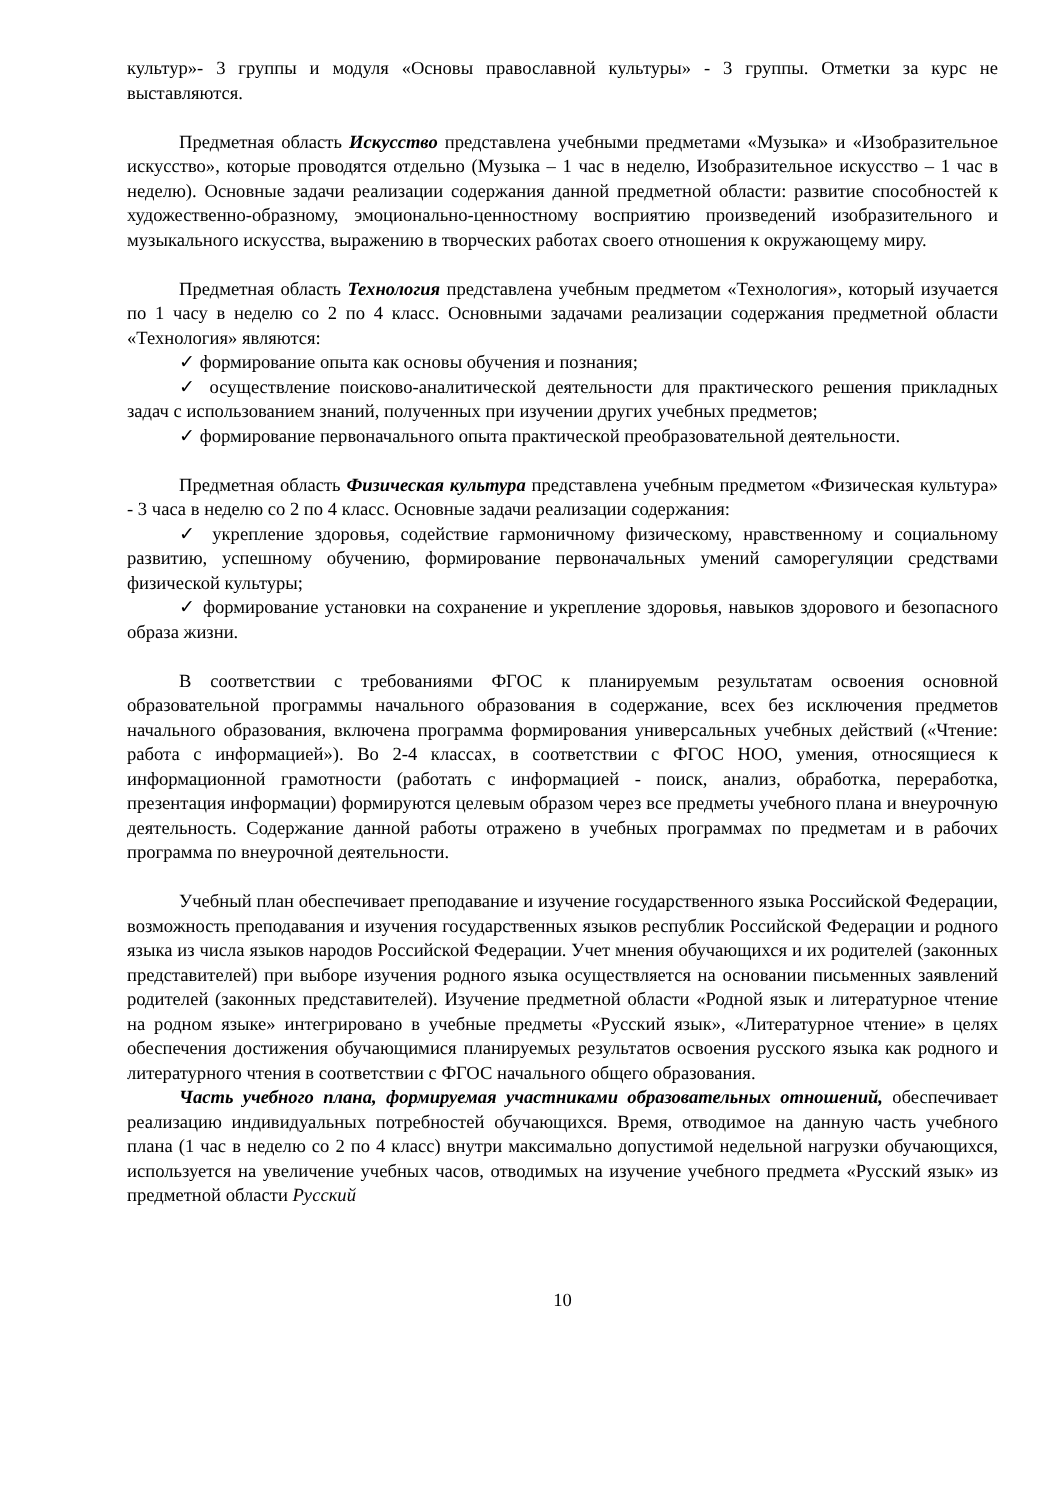культур»- 3 группы и модуля «Основы православной культуры» - 3 группы. Отметки за курс не выставляются.
Предметная область Искусство представлена учебными предметами «Музыка» и «Изобразительное искусство», которые проводятся отдельно (Музыка – 1 час в неделю, Изобразительное искусство – 1 час в неделю). Основные задачи реализации содержания данной предметной области: развитие способностей к художественно-образному, эмоционально-ценностному восприятию произведений изобразительного и музыкального искусства, выражению в творческих работах своего отношения к окружающему миру.
Предметная область Технология представлена учебным предметом «Технология», который изучается по 1 часу в неделю со 2 по 4 класс. Основными задачами реализации содержания предметной области «Технология» являются:
✓ формирование опыта как основы обучения и познания;
✓ осуществление поисково-аналитической деятельности для практического решения прикладных задач с использованием знаний, полученных при изучении других учебных предметов;
✓ формирование первоначального опыта практической преобразовательной деятельности.
Предметная область Физическая культура представлена учебным предметом «Физическая культура» - 3 часа в неделю со 2 по 4 класс. Основные задачи реализации содержания:
✓ укрепление здоровья, содействие гармоничному физическому, нравственному и социальному развитию, успешному обучению, формирование первоначальных умений саморегуляции средствами физической культуры;
✓ формирование установки на сохранение и укрепление здоровья, навыков здорового и безопасного образа жизни.
В соответствии с требованиями ФГОС к планируемым результатам освоения основной образовательной программы начального образования в содержание, всех без исключения предметов начального образования, включена программа формирования универсальных учебных действий («Чтение: работа с информацией»). Во 2-4 классах, в соответствии с ФГОС НОО, умения, относящиеся к информационной грамотности (работать с информацией - поиск, анализ, обработка, переработка, презентация информации) формируются целевым образом через все предметы учебного плана и внеурочную деятельность. Содержание данной работы отражено в учебных программах по предметам и в рабочих программа по внеурочной деятельности.
Учебный план обеспечивает преподавание и изучение государственного языка Российской Федерации, возможность преподавания и изучения государственных языков республик Российской Федерации и родного языка из числа языков народов Российской Федерации. Учет мнения обучающихся и их родителей (законных представителей) при выборе изучения родного языка осуществляется на основании письменных заявлений родителей (законных представителей). Изучение предметной области «Родной язык и литературное чтение на родном языке» интегрировано в учебные предметы «Русский язык», «Литературное чтение» в целях обеспечения достижения обучающимися планируемых результатов освоения русского языка как родного и литературного чтения в соответствии с ФГОС начального общего образования.
Часть учебного плана, формируемая участниками образовательных отношений, обеспечивает реализацию индивидуальных потребностей обучающихся. Время, отводимое на данную часть учебного плана (1 час в неделю со 2 по 4 класс) внутри максимально допустимой недельной нагрузки обучающихся, используется на увеличение учебных часов, отводимых на изучение учебного предмета «Русский язык» из предметной области Русский
10